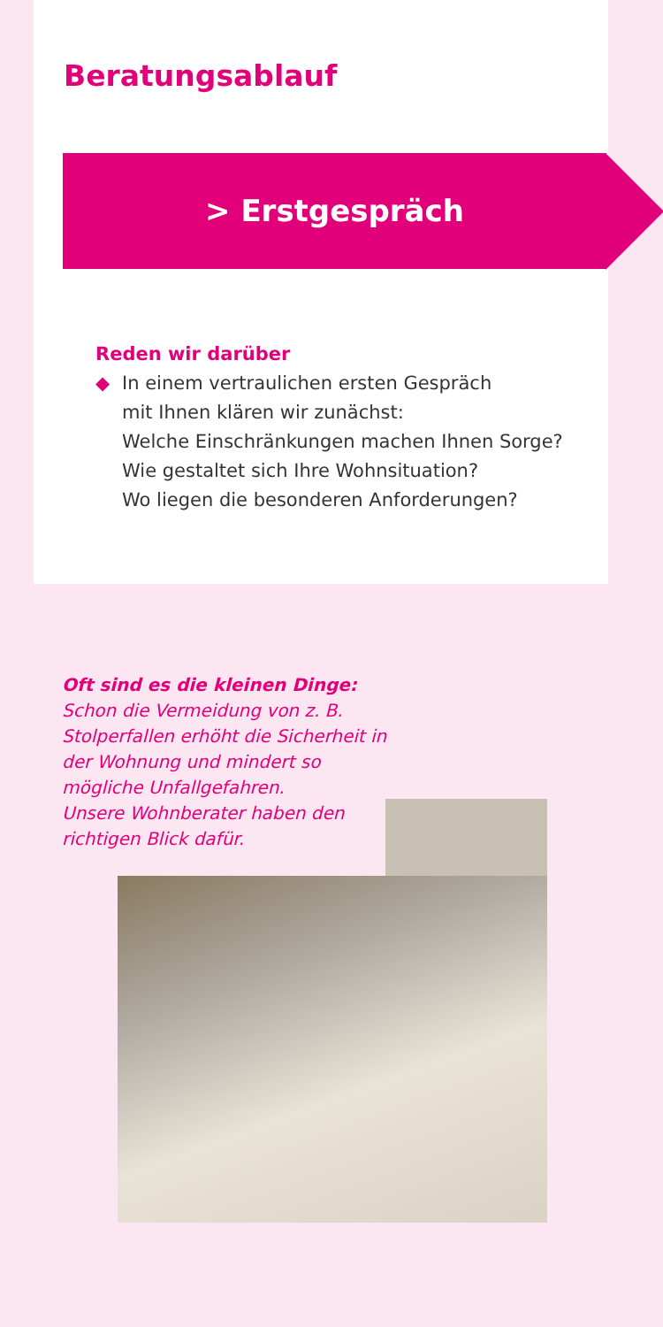Beratungsablauf
> Erstgespräch
Reden wir darüber
◆ In einem vertraulichen ersten Gespräch
mit Ihnen klären wir zunächst:
Welche Einschränkungen machen Ihnen Sorge?
Wie gestaltet sich Ihre Wohnsituation?
Wo liegen die besonderen Anforderungen?
Oft sind es die kleinen Dinge:
Schon die Vermeidung von z. B. Stolperfallen erhöht die Sicherheit in der Wohnung und mindert so mögliche Unfallgefahren.
Unsere Wohnberater haben den richtigen Blick dafür.